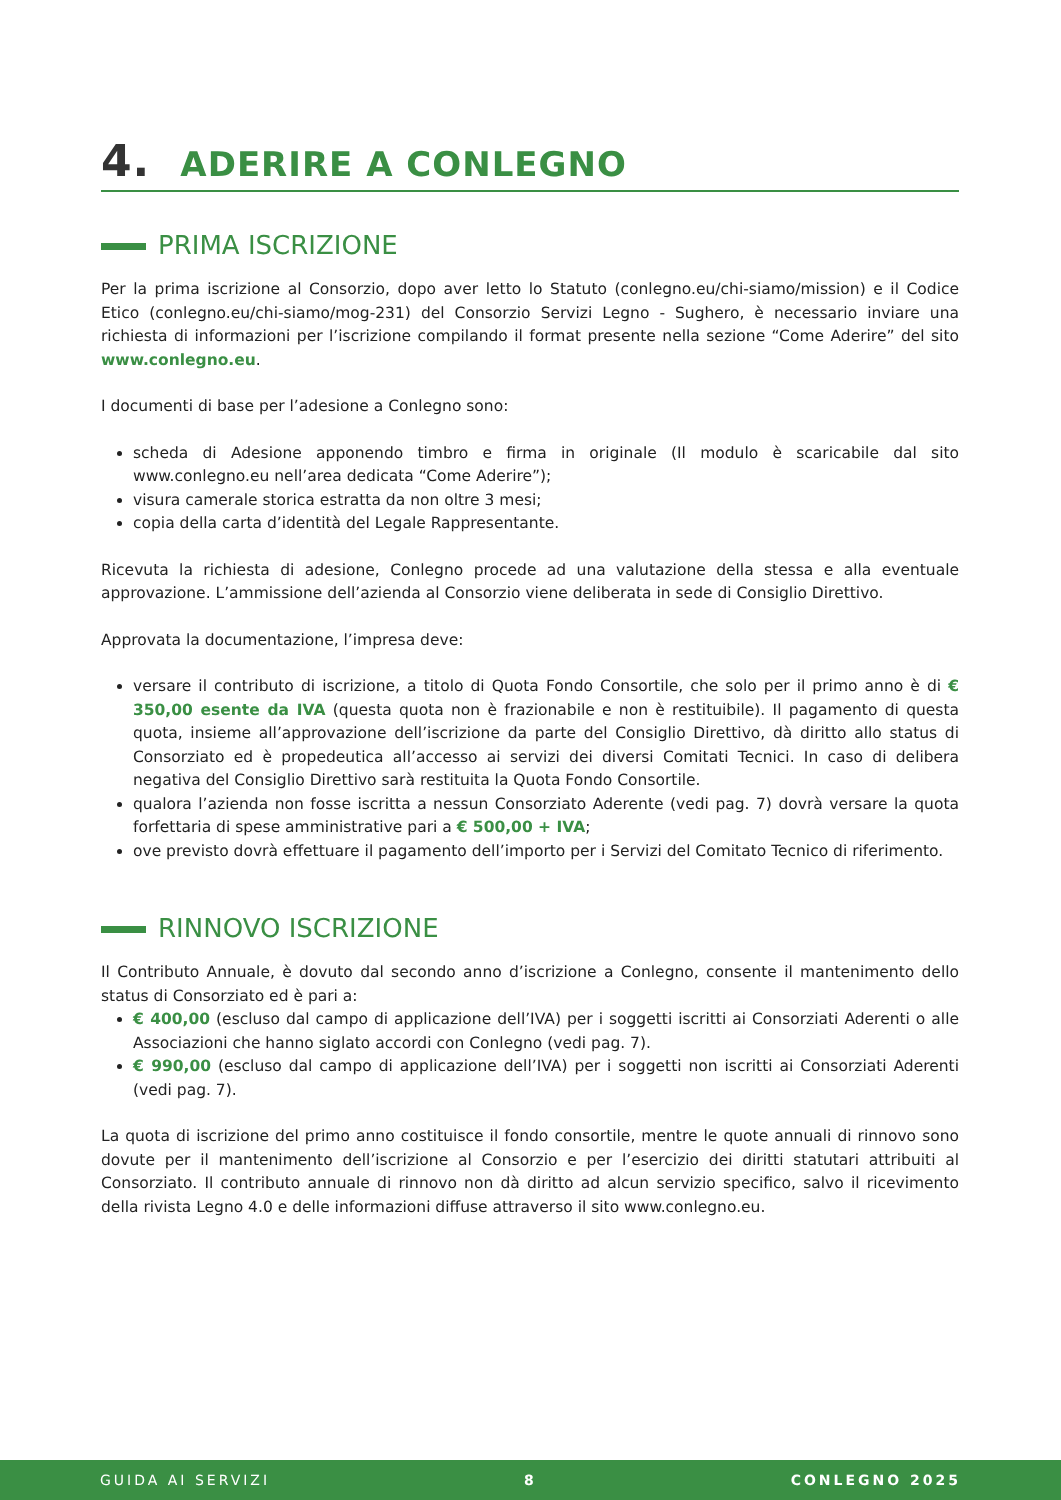4. ADERIRE A CONLEGNO
PRIMA ISCRIZIONE
Per la prima iscrizione al Consorzio, dopo aver letto lo Statuto (conlegno.eu/chi-siamo/mission) e il Codice Etico (conlegno.eu/chi-siamo/mog-231) del Consorzio Servizi Legno - Sughero, è necessario inviare una richiesta di informazioni per l’iscrizione compilando il format presente nella sezione “Come Aderire” del sito www.conlegno.eu.
I documenti di base per l’adesione a Conlegno sono:
scheda di Adesione apponendo timbro e firma in originale (Il modulo è scaricabile dal sito www.conlegno.eu nell’area dedicata “Come Aderire”);
visura camerale storica estratta da non oltre 3 mesi;
copia della carta d’identità del Legale Rappresentante.
Ricevuta la richiesta di adesione, Conlegno procede ad una valutazione della stessa e alla eventuale approvazione. L’ammissione dell’azienda al Consorzio viene deliberata in sede di Consiglio Direttivo.
Approvata la documentazione, l’impresa deve:
versare il contributo di iscrizione, a titolo di Quota Fondo Consortile, che solo per il primo anno è di € 350,00 esente da IVA (questa quota non è frazionabile e non è restituibile). Il pagamento di questa quota, insieme all’approvazione dell’iscrizione da parte del Consiglio Direttivo, dà diritto allo status di Consorziato ed è propedeutica all’accesso ai servizi dei diversi Comitati Tecnici. In caso di delibera negativa del Consiglio Direttivo sarà restituita la Quota Fondo Consortile.
qualora l’azienda non fosse iscritta a nessun Consorziato Aderente (vedi pag. 7) dovrà versare la quota forfettaria di spese amministrative pari a € 500,00 + IVA;
ove previsto dovrà effettuare il pagamento dell’importo per i Servizi del Comitato Tecnico di riferimento.
RINNOVO ISCRIZIONE
Il Contributo Annuale, è dovuto dal secondo anno d’iscrizione a Conlegno, consente il mantenimento dello status di Consorziato ed è pari a:
€ 400,00 (escluso dal campo di applicazione dell’IVA) per i soggetti iscritti ai Consorziati Aderenti o alle Associazioni che hanno siglato accordi con Conlegno (vedi pag. 7).
€ 990,00 (escluso dal campo di applicazione dell’IVA) per i soggetti non iscritti ai Consorziati Aderenti (vedi pag. 7).
La quota di iscrizione del primo anno costituisce il fondo consortile, mentre le quote annuali di rinnovo sono dovute per il mantenimento dell’iscrizione al Consorzio e per l’esercizio dei diritti statutari attribuiti al Consorziato. Il contributo annuale di rinnovo non dà diritto ad alcun servizio specifico, salvo il ricevimento della rivista Legno 4.0 e delle informazioni diffuse attraverso il sito www.conlegno.eu.
GUIDA AI SERVIZI 8 CONLEGNO 2025